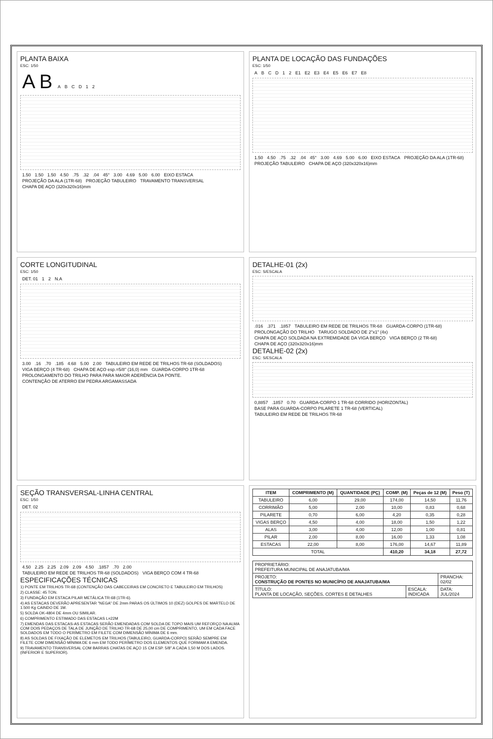PLANTA BAIXA
ESC: 1/50
A B ABCD 12
1.50 1.50 1.50 4.50.75.32.04 45° 3.00 4.69 5.00 6.00 EIXO ESTACA PROJEÇÃO DA ALA (1TR-68) PROJEÇÃO TABULEIRO TRAVAMENTO TRANSVERSAL CHAPA DE AÇO (320x320x16)mm
PLANTA DE LOCAÇÃO DAS FUNDAÇÕES
ESC: 1/50
ABCD 12 E1 E2 E3 E4 E5 E6 E7 E8
1.50 4.50.75.32.04 45° 3.00 4.69 5.00 6.00 EIXO ESTACA PROJEÇÃO DA ALA (1TR-68) PROJEÇÃO TABULEIRO CHAPA DE AÇO (320x320x16)mm
CORTE LONGITUDINAL
ESC: 1/50
DET. 01 12 N.A
3.00.16.70.185 4.68 5.00 2.00 TABULEIRO EM REDE DE TRILHOS TR-68 (SOLDADOS) VIGA BERÇO (4 TR-68) CHAPA DE AÇO esp.=5/8" (16,0) mm GUARDA-CORPO 1TR-68 PROLONGAMENTO DO TRILHO PARA PARA MAIOR ADERÊNCIA DA PONTE. CONTENÇÃO DE ATERRO EM PEDRA ARGAMASSADA
DETALHE-01 (2x)
ESC: S/ESCALA
.016.371.1857 TABULEIRO EM REDE DE TRILHOS TR-68 GUARDA-CORPO (1TR-68) PROLONGAÇÃO DO TRILHO TARUGO SOLDADO DE 2"x1" (4x) CHAPA DE AÇO SOLDADA NA EXTREMIDADE DA VIGA BERÇO VIGA BERÇO (2 TR-68) CHAPA DE AÇO (320x320x16)mm
DETALHE-02 (2x)
ESC: S/ESCALA
0,8857.1857 0.70 GUARDA-CORPO 1 TR-68 CORRIDO (HORIZONTAL) BASE PARA GUARDA-CORPO PILARETE 1 TR-68 (VERTICAL) TABULEIRO EM REDE DE TRILHOS TR-68
SEÇÃO TRANSVERSAL-LINHA CENTRAL
ESC: 1/50
DET. 02
4.50 2.25 2.25 2.09 2.09 4.50.1857.70 2.00 TABULEIRO EM REDE DE TRILHOS TR-68 (SOLDADOS) VIGA BERÇO COM 4 TR-68
ESPECIFICAÇÕES TÉCNICAS
1) PONTE EM TRILHOS TR-68 (CONTENÇÃO DAS CABECEIRAS EM CONCRETO E TABULEIRO EM TRILHOS)
2) CLASSE: 45 TON.
3) FUNDAÇÃO EM ESTACA PILAR METÁLICA TR-68 (1TR-6).
4) AS ESTACAS DEVERÃO APRESENTAR "NEGA" DE 2mm PARAS OS ÚLTIMOS 10 (DEZ) GOLPES DE MARTELO DE 1.500 Kg CAINDO DE 1M.
5) SOLDA OK-4804 DE 4mm OU SIMILAR.
6) COMPRIMENTO ESTIMADO DAS ESTACAS L=22M
7) EMENDAS DAS ESTACAS-AS ESTACAS SERÃO EMENDADAS COM SOLDA DE TOPO MAIS UM REFORÇO NA ALMA COM DOIS PEDAÇOS DE TALA DE JUNÇÃO DE TRILHO TR-68 DE 25,00 cm DE COMPRIMENTO, UM EM CADA FACE SOLDADOS EM TODO O PERÍMETRO EM FILETE COM DIMENSÃO MÍNIMA DE 6 mm.
8) AS SOLDAS DE FIXAÇÃO DE ELEMETOS EM TRILHOS (TABULEIRO, GUARDA-CORPO) SERÃO SEMPRE EM FILETE COM DIMENSÃO MÍNIMA DE 6 mm EM TODO PERÍMETRO DOS ELEMENTOS QUE FORMAM A EMENDA.
9) TRAVAMENTO TRANSVERSAL COM BARRAS CHATAS DE AÇO 15 CM ESP. 5/8" A CADA 1,50 M DOS LADOS. (INFERIOR E SUPERIOR).
| ITEM | COMPRIMENTO (M) | QUANTIDADE (PÇ) | COMP. (M) | Peças de 12 (M) | Peso (T) |
| --- | --- | --- | --- | --- | --- |
| TABULEIRO | 6,00 | 29,00 | 174,00 | 14,50 | 11,76 |
| CORRIMÃO | 5,00 | 2,00 | 10,00 | 0,83 | 0,68 |
| PILARETE | 0,70 | 6,00 | 4,20 | 0,35 | 0,28 |
| VIGAS BERÇO | 4,50 | 4,00 | 18,00 | 1,50 | 1,22 |
| ALAS | 3,00 | 4,00 | 12,00 | 1,00 | 0,81 |
| PILAR | 2,00 | 8,00 | 16,00 | 1,33 | 1,08 |
| ESTACAS | 22,00 | 8,00 | 176,00 | 14,67 | 11,89 |
| TOTAL | | | 410,20 | 34,18 | 27,72 |
| PROPRIETÁRIO: PREFEITURA MUNICIPAL DE ANAJATUBA/MA | | |
| PROJETO: CONSTRUÇÃO DE PONTES NO MUNICÍPIO DE ANAJATUBA/MA | | PRANCHA: 02/02 |
| TÍTULO: PLANTA DE LOCAÇÃO, SEÇÕES, CORTES E DETALHES | ESCALA: INDICADA | DATA: JUL/2024 |